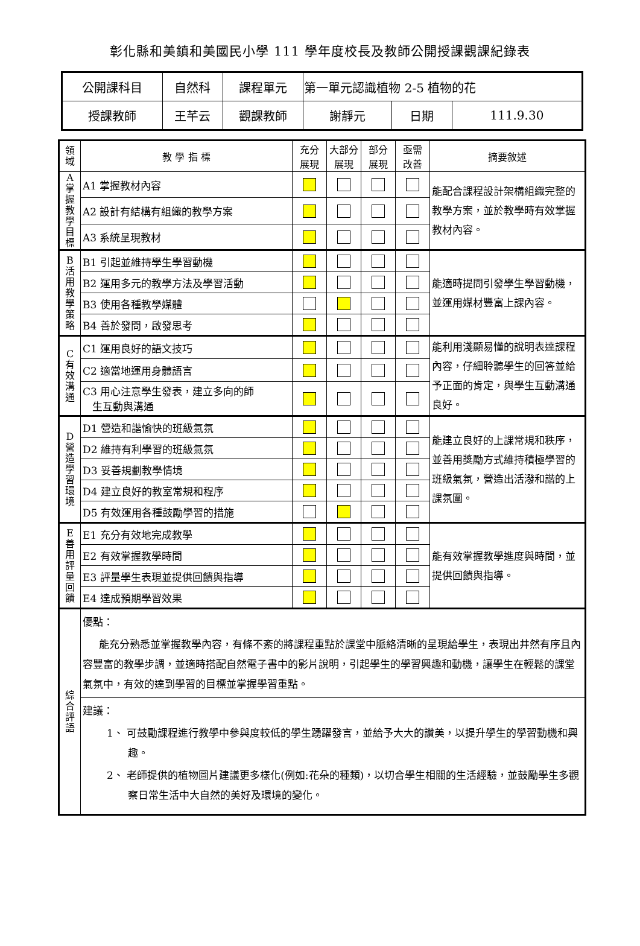彰化縣和美鎮和美國民小學 111 學年度校長及教師公開授課觀課紀錄表
| 公開課科目 | 自然科 | 課程單元 | 第一單元認識植物 2-5 植物的花 | | |
| 授課教師 | 王芊云 | 觀課教師 | 謝靜元 | 日期 | 111.9.30 |
| 領 域 | 教 學 指 標 | 充分 展現 | 大部分 展現 | 部分 展現 | 亟需 改善 | 摘要敘述 |
| --- | --- | --- | --- | --- | --- | --- |
| A 掌 握 教 學 目 標 | A1 掌握教材內容 | | | | | 能配合課程設計架構組織完整的教學方案，並於教學時有效掌握教材內容。 |
| | A2 設計有結構有組織的教學方案 | | | | | |
| | A3 系統呈現教材 | | | | | |
| B 活 用 教 學 策 略 | B1 引起並維持學生學習動機 | | | | | 能適時提問引發學生學習動機，並運用媒材豐富上課內容。 |
| | B2 運用多元的教學方法及學習活動 | | | | | |
| | B3 使用各種教學媒體 | | | | | |
| | B4 善於發問，啟發思考 | | | | | |
| C 有 效 溝 通 | C1 運用良好的語文技巧 | | | | | 能利用淺顯易懂的說明表達課程內容，仔細聆聽學生的回答並給予正面的肯定，與學生互動溝通良好。 |
| | C2 適當地運用身體語言 | | | | | |
| | C3 用心注意學生發表，建立多向的師 生互動與溝通 | | | | | |
| D 營 造 學 習 環 境 | D1 營造和諧愉快的班級氣氛 | | | | | 能建立良好的上課常規和秩序，並善用獎勵方式維持積極學習的班級氣氛，營造出活潑和諧的上課氛圍。 |
| | D2 維持有利學習的班級氣氛 | | | | | |
| | D3 妥善規劃教學情境 | | | | | |
| | D4 建立良好的教室常規和程序 | | | | | |
| | D5 有效運用各種鼓勵學習的措施 | | | | | |
| E 善 用 評 量 回 饋 | E1 充分有效地完成教學 | | | | | 能有效掌握教學進度與時間，並提供回饋與指導。 |
| | E2 有效掌握教學時間 | | | | | |
| | E3 評量學生表現並提供回饋與指導 | | | | | |
| | E4 達成預期學習效果 | | | | | |
| 綜 合 評 語 | 優點： 能充分熟悉並掌握教學內容，有條不紊的將課程重點於課堂中脈絡清晰的呈現給學生，表現出井然有序且內容豐富的教學步調，並適時搭配自然電子書中的影片說明，引起學生的學習興趣和動機，讓學生在輕鬆的課堂氣氛中，有效的達到學習的目標並掌握學習重點。 | | | | | |
| | 建議： 1、 可鼓勵課程進行教學中參與度較低的學生踴躍發言，並給予大大的讚美，以提升學生的學習動機和興趣。 2、 老師提供的植物圖片建議更多樣化(例如:花朵的種類)，以切合學生相關的生活經驗，並鼓勵學生多觀察日常生活中大自然的美好及環境的變化。 | | | | | |